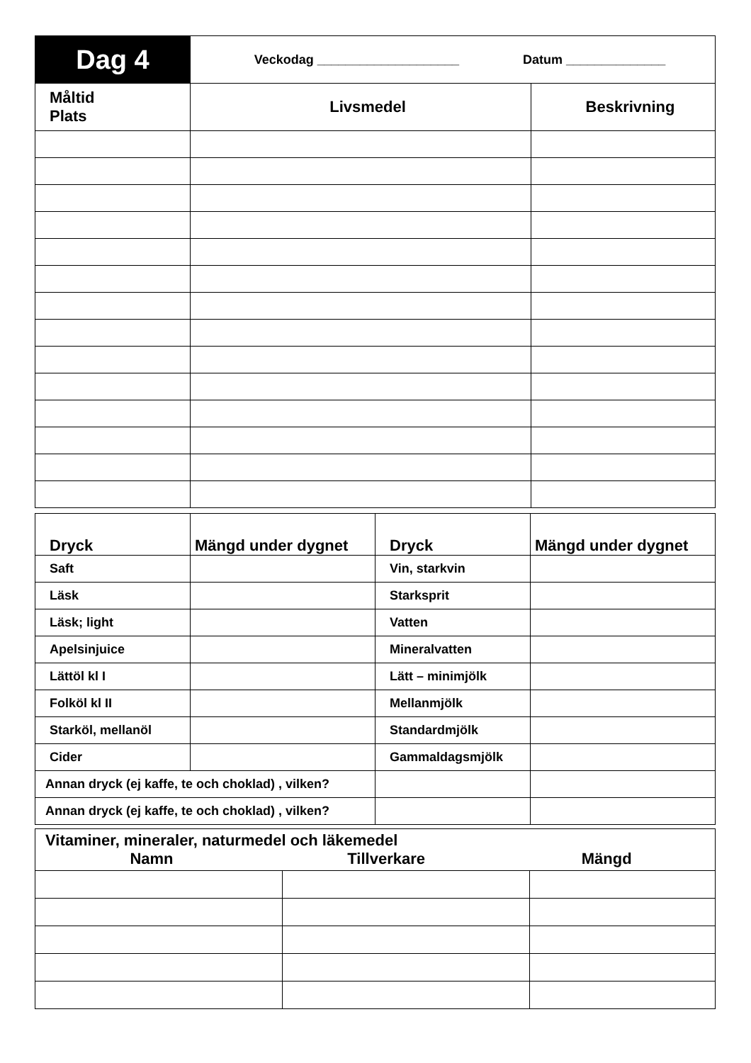| Dag 4 | Veckodag ____________________ Datum ______________ | |
| Måltid Plats | Livsmedel | Beskrivning |
| Dryck | Mängd under dygnet | Dryck | Mängd under dygnet |
| Saft | | Vin, starkvin | |
| Läsk | | Starksprit | |
| Läsk; light | | Vatten | |
| Apelsinjuice | | Mineralvatten | |
| Lättöl kl I | | Lätt – minimjölk | |
| Folköl kl II | | Mellanmjölk | |
| Starköl, mellanöl | | Standardmjölk | |
| Cider | | Gammaldagsmjölk | |
| Annan dryck (ej kaffe, te och choklad) , vilken? | | | |
| Annan dryck (ej kaffe, te och choklad) , vilken? | | | |
| Vitaminer, mineraler, naturmedel och läkemedel Namn Tillverkare Mängd | | |